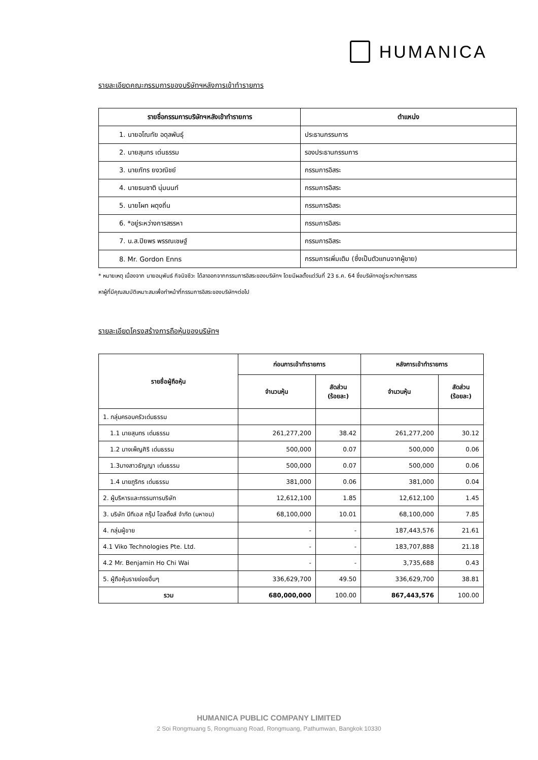HUMANICA
รายละเอียดคณะกรรมการของบริษัทฯหลังการเข้าทำรายการ
| รายชื่อกรรมการบริษัทฯหลังเข้าทำรายการ | ตำแหน่ง |
| --- | --- |
| 1. นายอโณทัย อดุลพันธุ์ | ประธานกรรมการ |
| 2. นายสุนทร เด่นธรรม | รองประธานกรรมการ |
| 3. นายภัทร ยงวณิชย์ | กรรมการอิสระ |
| 4. นายธนชาติ นุ่มนนท์ | กรรมการอิสระ |
| 5. นายไผท ผดุงถิ่น | กรรมการอิสระ |
| 6. *อยู่ระหว่างการสรรหา | กรรมการอิสระ |
| 7. น.ส.ปิยพร พรรณเชษฐ์ | กรรมการอิสระ |
| 8. Mr. Gordon Enns | กรรมการเพิ่มเติม (ซึ่งเป็นตัวแทนจากผู้ขาย) |
* หมายเหตุ เนื่องจาก นายอนุพันธ์ กิจนิจชีวะ ได้ลาออกจากกรรมการอิสระของบริษัทฯ โดยมีผลตั้งแต่วันที่ 23 ธ.ค. 64 ซึ่งบริษัทฯอยู่ระหว่างการสรร
หาผู้ที่มีคุณสมบัติเหมาะสมเพื่อทำหน้าที่กรรมการอิสระของบริษัทฯต่อไป
รายละเอียดโครงสร้างการถือหุ้นของบริษัทฯ
| รายชื่อผู้ถือหุ้น | ก่อนการเข้าทำรายการ | | หลังการเข้าทำรายการ | |
| --- | --- | --- | --- | --- |
| | จำนวนหุ้น | สัดส่วน (ร้อยละ) | จำนวนหุ้น | สัดส่วน (ร้อยละ) |
| 1. กลุ่มครอบครัวเด่นธรรม | | | | |
| 1.1 นายสุนทร เด่นธรรม | 261,277,200 | 38.42 | 261,277,200 | 30.12 |
| 1.2 นางเพ็ญศิริ เด่นธรรม | 500,000 | 0.07 | 500,000 | 0.06 |
| 1.3นางสาวธัญญา เด่นธรรม | 500,000 | 0.07 | 500,000 | 0.06 |
| 1.4 นายภูริกร เด่นธรรม | 381,000 | 0.06 | 381,000 | 0.04 |
| 2. ผู้บริหารและกรรมการบริษัท | 12,612,100 | 1.85 | 12,612,100 | 1.45 |
| 3. บริษัท บีทีเอส กรุ๊ป โฮลดิ้งส์ จำกัด (มหาชน) | 68,100,000 | 10.01 | 68,100,000 | 7.85 |
| 4. กลุ่มผู้ขาย | - | - | 187,443,576 | 21.61 |
| 4.1 Viko Technologies Pte. Ltd. | - | - | 183,707,888 | 21.18 |
| 4.2 Mr. Benjamin Ho Chi Wai | - | - | 3,735,688 | 0.43 |
| 5. ผู้ถือหุ้นรายย่อยอื่นๆ | 336,629,700 | 49.50 | 336,629,700 | 38.81 |
| รวม | 680,000,000 | 100.00 | 867,443,576 | 100.00 |
HUMANICA PUBLIC COMPANY LIMITED
2 Soi Rongmuang 5, Rongmuang Road, Rongmuang, Pathumwan, Bangkok 10330